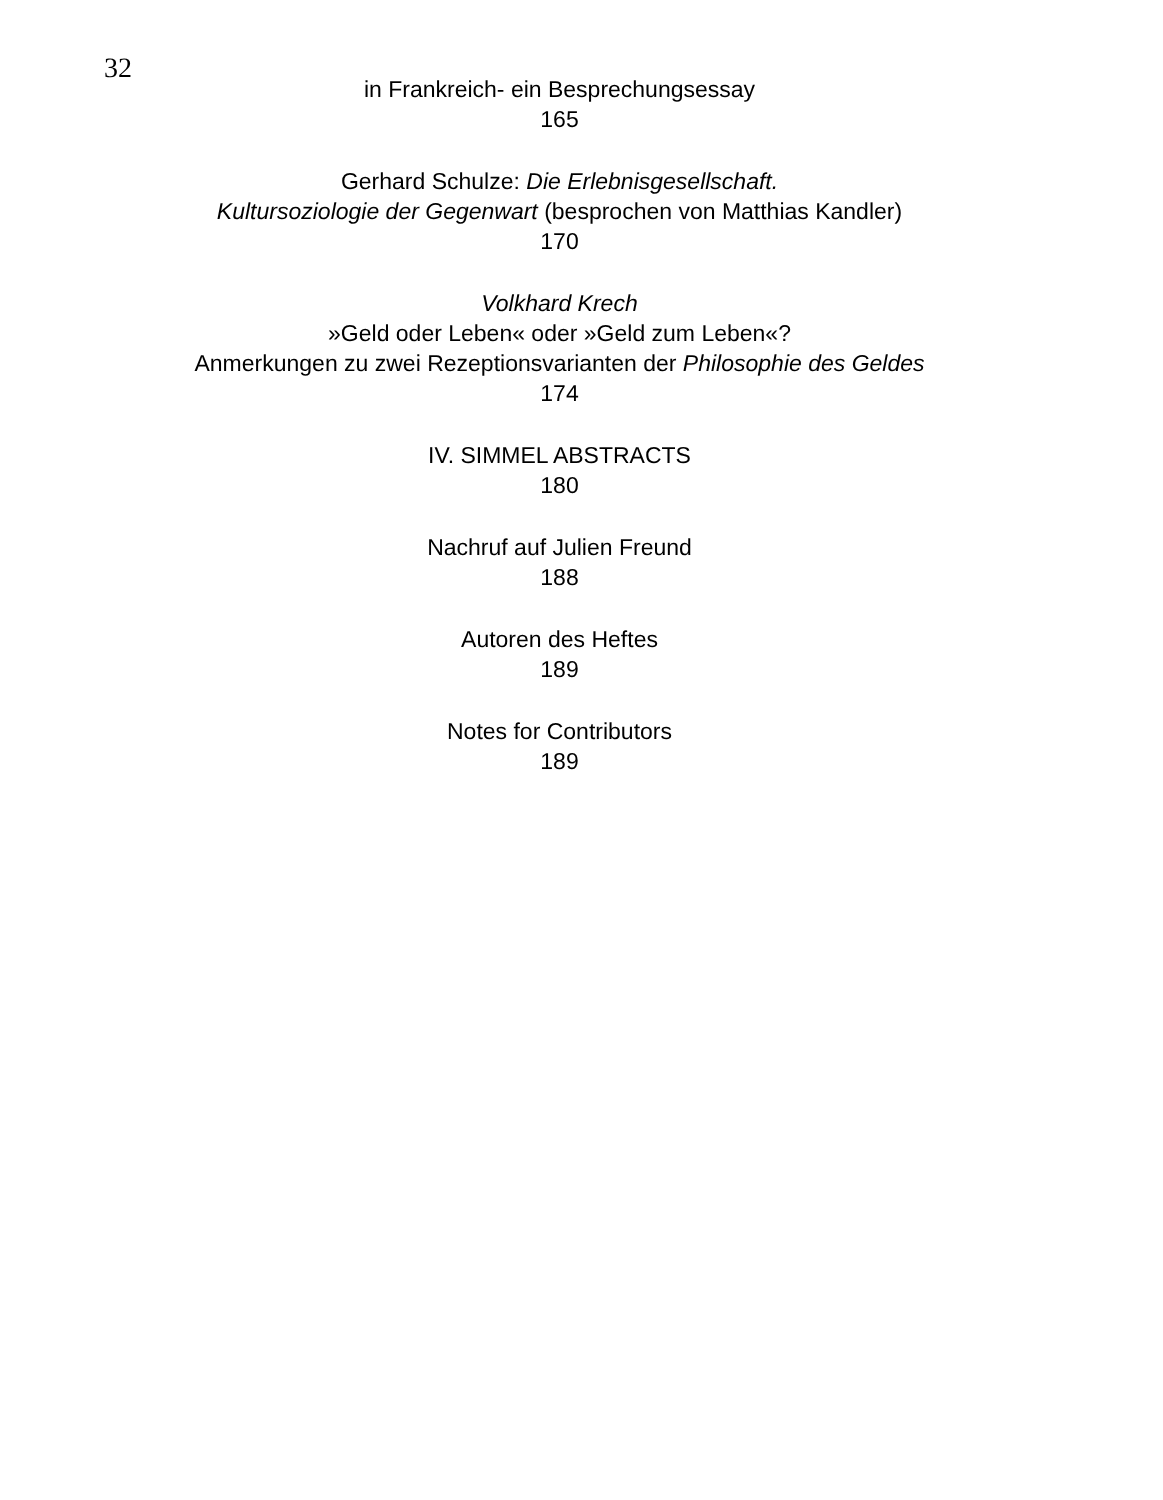32
in Frankreich- ein Besprechungsessay
165
Gerhard Schulze: Die Erlebnisgesellschaft.
Kultursoziologie der Gegenwart (besprochen von Matthias Kandler)
170
Volkhard Krech
»Geld oder Leben« oder »Geld zum Leben«?
Anmerkungen zu zwei Rezeptionsvarianten der Philosophie des Geldes
174
IV. SIMMEL ABSTRACTS
180
Nachruf auf Julien Freund
188
Autoren des Heftes
189
Notes for Contributors
189